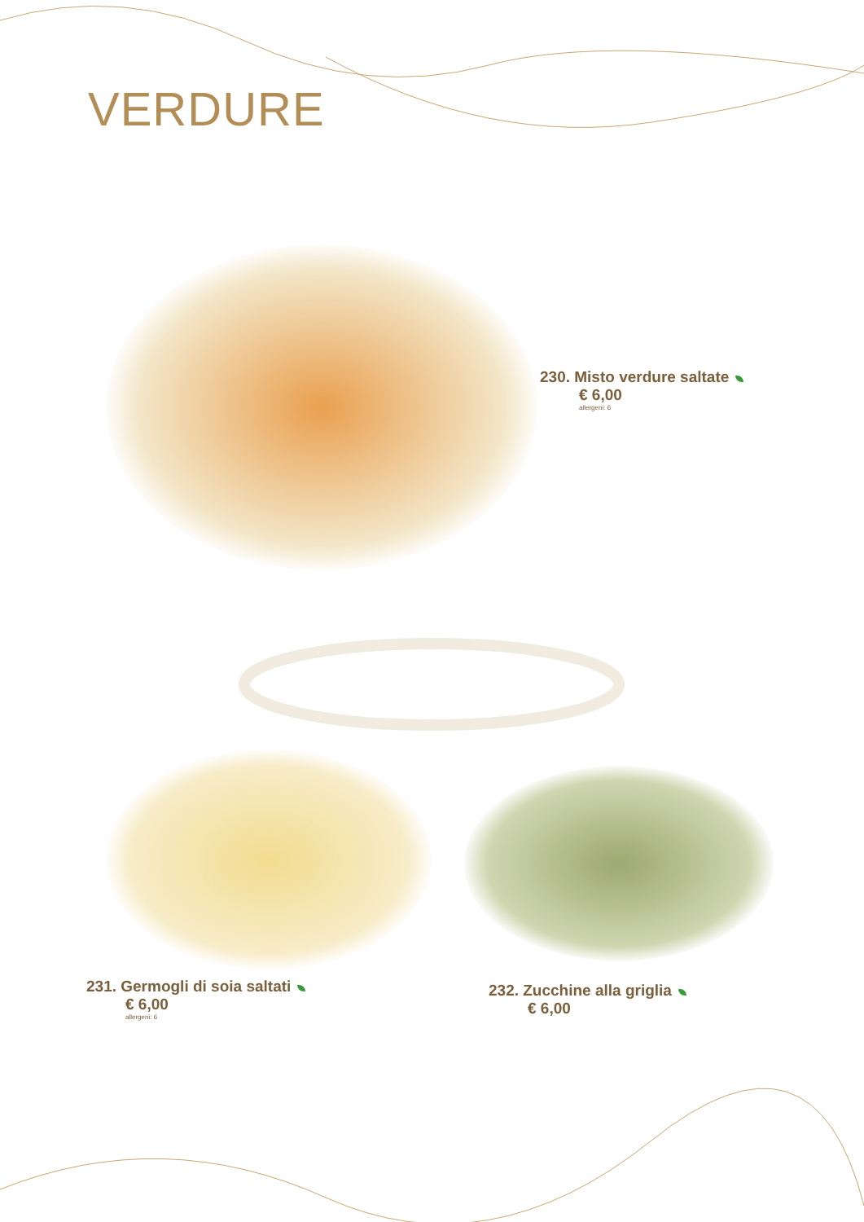VERDURE
230. Misto verdure saltate
€ 6,00
allergeni: 6
231. Germogli di soia saltati
€ 6,00
allergeni: 6
232. Zucchine alla griglia
€ 6,00